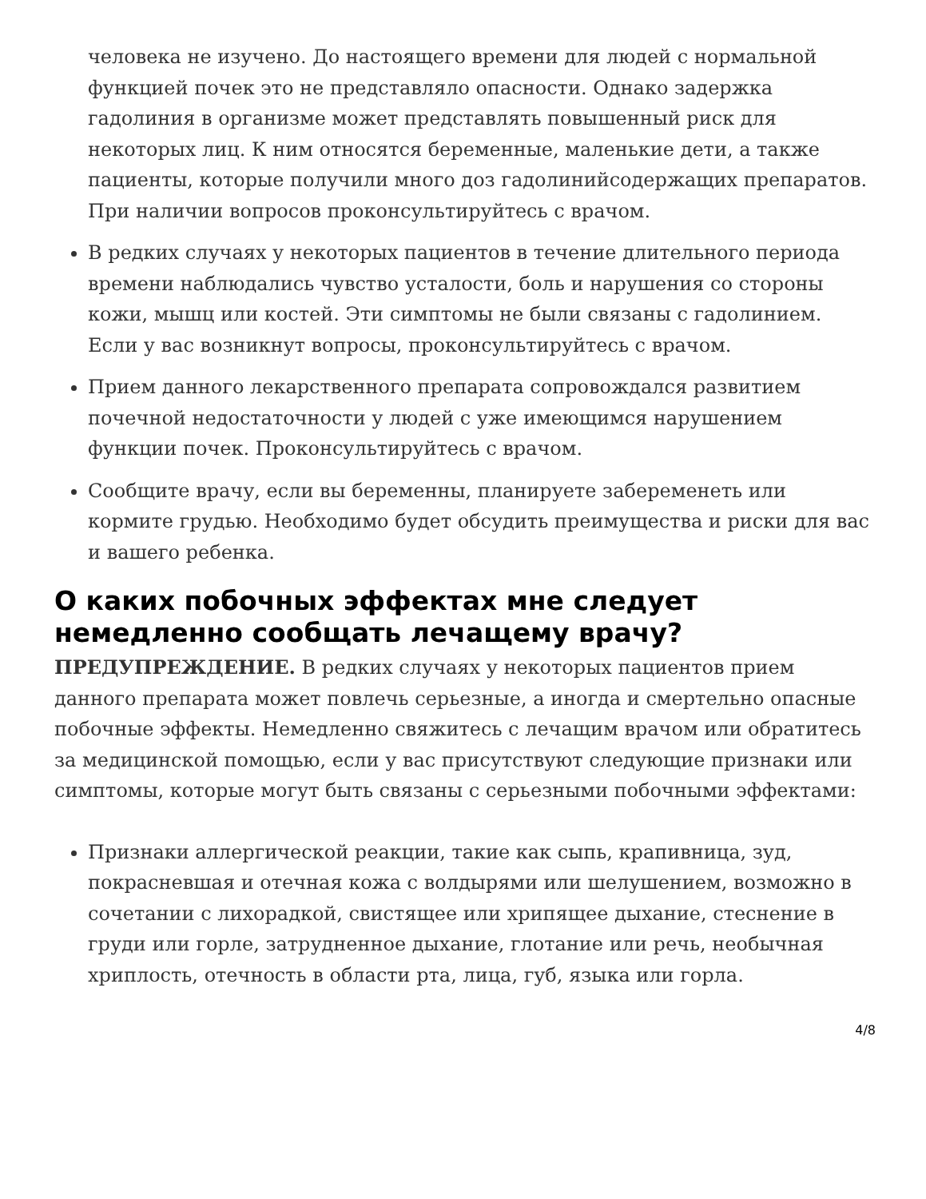человека не изучено. До настоящего времени для людей с нормальной функцией почек это не представляло опасности. Однако задержка гадолиния в организме может представлять повышенный риск для некоторых лиц. К ним относятся беременные, маленькие дети, а также пациенты, которые получили много доз гадолинийсодержащих препаратов. При наличии вопросов проконсультируйтесь с врачом.
В редких случаях у некоторых пациентов в течение длительного периода времени наблюдались чувство усталости, боль и нарушения со стороны кожи, мышц или костей. Эти симптомы не были связаны с гадолинием. Если у вас возникнут вопросы, проконсультируйтесь с врачом.
Прием данного лекарственного препарата сопровождался развитием почечной недостаточности у людей с уже имеющимся нарушением функции почек. Проконсультируйтесь с врачом.
Сообщите врачу, если вы беременны, планируете забеременеть или кормите грудью. Необходимо будет обсудить преимущества и риски для вас и вашего ребенка.
О каких побочных эффектах мне следует немедленно сообщать лечащему врачу?
ПРЕДУПРЕЖДЕНИЕ. В редких случаях у некоторых пациентов прием данного препарата может повлечь серьезные, а иногда и смертельно опасные побочные эффекты. Немедленно свяжитесь с лечащим врачом или обратитесь за медицинской помощью, если у вас присутствуют следующие признаки или симптомы, которые могут быть связаны с серьезными побочными эффектами:
Признаки аллергической реакции, такие как сыпь, крапивница, зуд, покрасневшая и отечная кожа с волдырями или шелушением, возможно в сочетании с лихорадкой, свистящее или хрипящее дыхание, стеснение в груди или горле, затрудненное дыхание, глотание или речь, необычная хриплость, отечность в области рта, лица, губ, языка или горла.
4/8